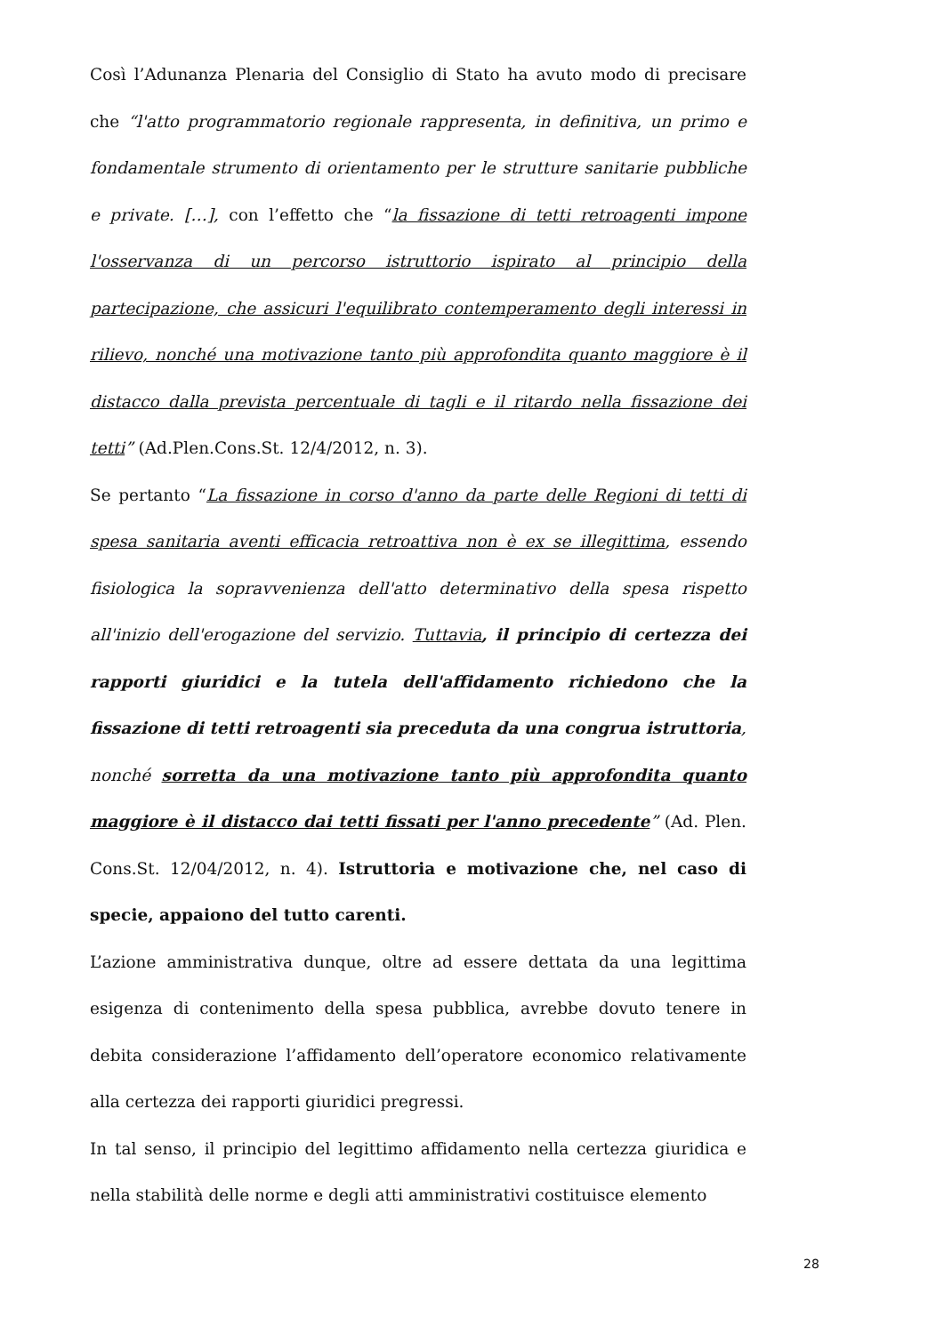Così l’Adunanza Plenaria del Consiglio di Stato ha avuto modo di precisare che “l'atto programmatorio regionale rappresenta, in definitiva, un primo e fondamentale strumento di orientamento per le strutture sanitarie pubbliche e private. […], con l’effetto che “la fissazione di tetti retroagenti impone l'osservanza di un percorso istruttorio ispirato al principio della partecipazione, che assicuri l'equilibrato contemperamento degli interessi in rilievo, nonché una motivazione tanto più approfondita quanto maggiore è il distacco dalla prevista percentuale di tagli e il ritardo nella fissazione dei tetti” (Ad.Plen.Cons.St. 12/4/2012, n. 3).
Se pertanto “La fissazione in corso d'anno da parte delle Regioni di tetti di spesa sanitaria aventi efficacia retroattiva non è ex se illegittima, essendo fisiologica la sopravvenienza dell'atto determinativo della spesa rispetto all'inizio dell'erogazione del servizio. Tuttavia, il principio di certezza dei rapporti giuridici e la tutela dell'affidamento richiedono che la fissazione di tetti retroagenti sia preceduta da una congrua istruttoria, nonché sorretta da una motivazione tanto più approfondita quanto maggiore è il distacco dai tetti fissati per l'anno precedente” (Ad. Plen. Cons.St. 12/04/2012, n. 4). Istruttoria e motivazione che, nel caso di specie, appaiono del tutto carenti.
L’azione amministrativa dunque, oltre ad essere dettata da una legittima esigenza di contenimento della spesa pubblica, avrebbe dovuto tenere in debita considerazione l’affidamento dell’operatore economico relativamente alla certezza dei rapporti giuridici pregressi.
In tal senso, il principio del legittimo affidamento nella certezza giuridica e nella stabilità delle norme e degli atti amministrativi costituisce elemento
28